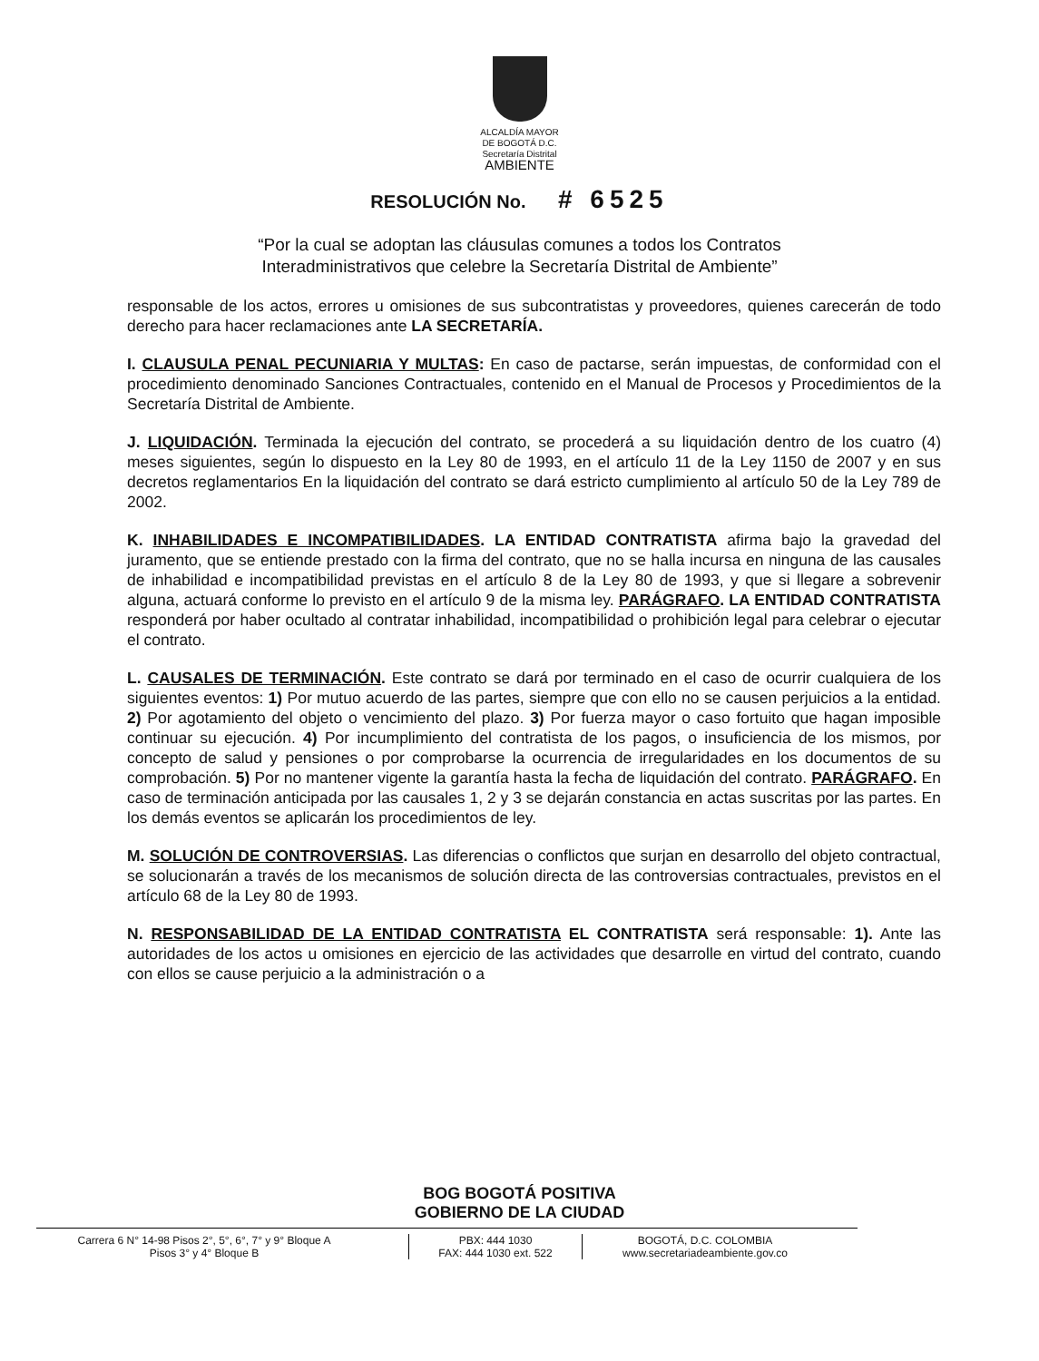ALCALDÍA MAYOR
DE BOGOTÁ D.C.
Secretaría Distrital
AMBIENTE
RESOLUCIÓN No. # 6525
“Por la cual se adoptan las cláusulas comunes a todos los Contratos
Interadministrativos que celebre la Secretaría Distrital de Ambiente”
responsable de los actos, errores u omisiones de sus subcontratistas y proveedores, quienes carecerán de todo derecho para hacer reclamaciones ante LA SECRETARÍA.
I. CLAUSULA PENAL PECUNIARIA Y MULTAS: En caso de pactarse, serán impuestas, de conformidad con el procedimiento denominado Sanciones Contractuales, contenido en el Manual de Procesos y Procedimientos de la Secretaría Distrital de Ambiente.
J. LIQUIDACIÓN. Terminada la ejecución del contrato, se procederá a su liquidación dentro de los cuatro (4) meses siguientes, según lo dispuesto en la Ley 80 de 1993, en el artículo 11 de la Ley 1150 de 2007 y en sus decretos reglamentarios En la liquidación del contrato se dará estricto cumplimiento al artículo 50 de la Ley 789 de 2002.
K. INHABILIDADES E INCOMPATIBILIDADES. LA ENTIDAD CONTRATISTA afirma bajo la gravedad del juramento, que se entiende prestado con la firma del contrato, que no se halla incursa en ninguna de las causales de inhabilidad e incompatibilidad previstas en el artículo 8 de la Ley 80 de 1993, y que si llegare a sobrevenir alguna, actuará conforme lo previsto en el artículo 9 de la misma ley. PARÁGRAFO. LA ENTIDAD CONTRATISTA responderá por haber ocultado al contratar inhabilidad, incompatibilidad o prohibición legal para celebrar o ejecutar el contrato.
L. CAUSALES DE TERMINACIÓN. Este contrato se dará por terminado en el caso de ocurrir cualquiera de los siguientes eventos: 1) Por mutuo acuerdo de las partes, siempre que con ello no se causen perjuicios a la entidad. 2) Por agotamiento del objeto o vencimiento del plazo. 3) Por fuerza mayor o caso fortuito que hagan imposible continuar su ejecución. 4) Por incumplimiento del contratista de los pagos, o insuficiencia de los mismos, por concepto de salud y pensiones o por comprobarse la ocurrencia de irregularidades en los documentos de su comprobación. 5) Por no mantener vigente la garantía hasta la fecha de liquidación del contrato. PARÁGRAFO. En caso de terminación anticipada por las causales 1, 2 y 3 se dejarán constancia en actas suscritas por las partes. En los demás eventos se aplicarán los procedimientos de ley.
M. SOLUCIÓN DE CONTROVERSIAS. Las diferencias o conflictos que surjan en desarrollo del objeto contractual, se solucionarán a través de los mecanismos de solución directa de las controversias contractuales, previstos en el artículo 68 de la Ley 80 de 1993.
N. RESPONSABILIDAD DE LA ENTIDAD CONTRATISTA EL CONTRATISTA será responsable: 1). Ante las autoridades de los actos u omisiones en ejercicio de las actividades que desarrolle en virtud del contrato, cuando con ellos se cause perjuicio a la administración o a
BOG BOGOTÁ POSITIVA
GOBIERNO DE LA CIUDAD
Carrera 6 N° 14-98 Pisos 2°, 5°, 6°, 7° y 9° Bloque A
Pisos 3° y 4° Bloque B
PBX: 444 1030
FAX: 444 1030 ext. 522
BOGOTÁ, D.C. COLOMBIA
www.secretariadeambiente.gov.co